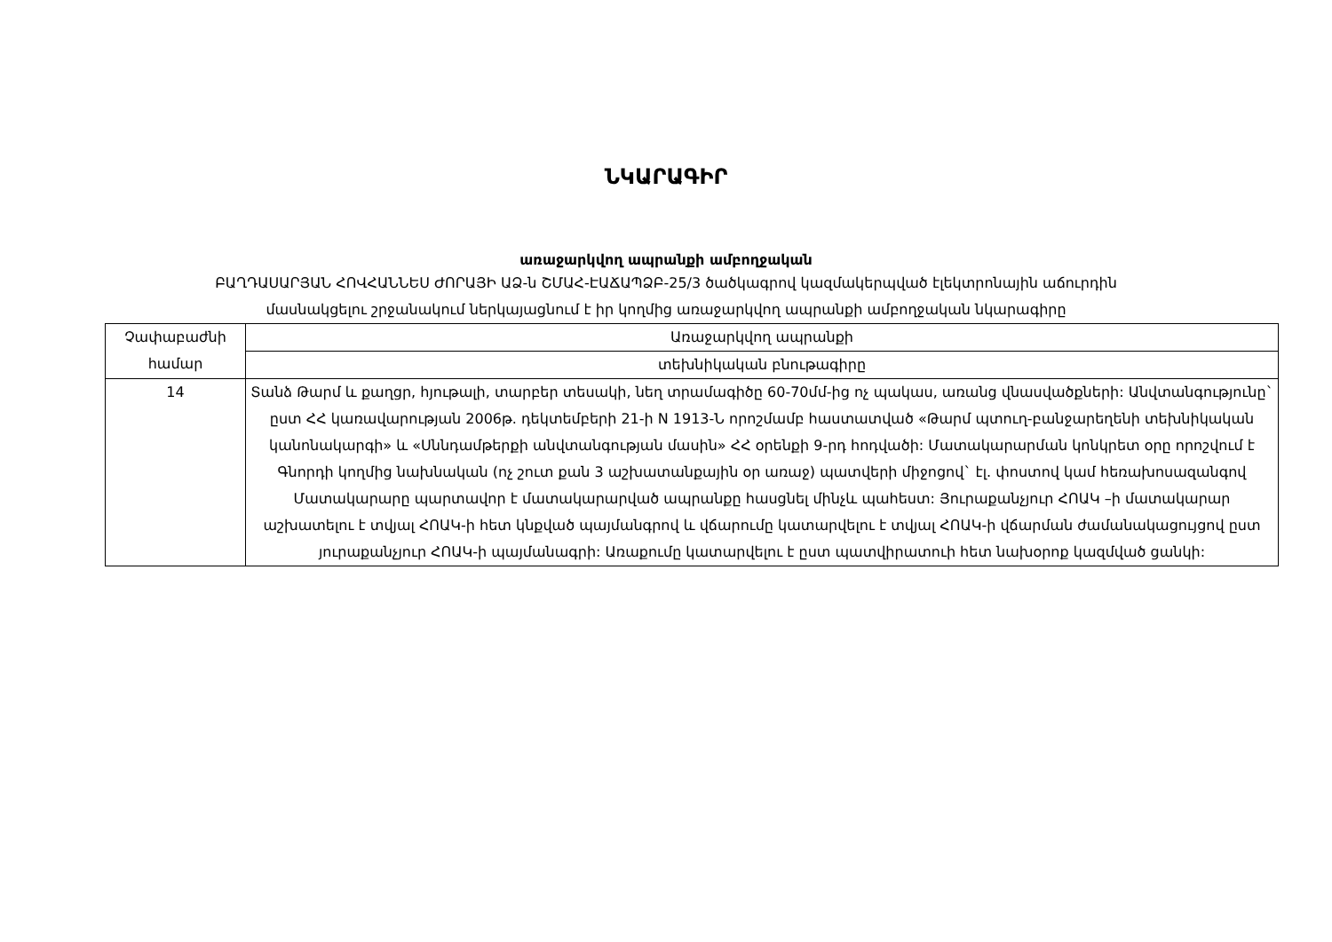ՆԿԱՐԱԳԻՐ
առաջարկվող ապրանքի ամբողջական
ԲԱՂԴԱՍԱՐՅԱՆ ՀՈՎՀԱՆՆԵՍ ԺՈՐԱՅԻ ԱՁ-ն ՇՄԱՀ-ԷԱՃԱՊՁԲ-25/3 ծածկագրով կազմակերպված էլեկտրոնային աճուրդին
մասնակցելու շրջանակում ներկայացնում է իր կողմից առաջարկվող ապրանքի ամբողջական նկարագիրը
| Չափաբաժնի համար | Առաջարկվող ապրանքի |
| | տեխնիկական բնութագիրը |
| 14 | Տանձ Թարմ և քաղցր, հյութալի, տարբեր տեսակի, նեղ տրամագիծը 60-70մմ-ից ոչ պակաս, առանց վնասվածքների: Անվտանգությունը` ըստ ՀՀ կառավարության 2006թ. դեկտեմբերի 21-ի N 1913-Ն որոշմամբ հաստատված «Թարմ պտուղ-բանջարեղենի տեխնիկական կանոնակարգի» և «Սննդամթերքի անվտանգության մասին» ՀՀ օրենքի 9-րդ հոդվածի: Մատակարարման կոնկրետ օրը որոշվում է Գնորդի կողմից նախնական (ոչ շուտ քան 3 աշխատանքային օր առաջ) պատվերի միջոցով` էլ. փոստով կամ հեռախոսազանգով Մատակարարը պարտավոր է մատակարարված ապրանքը հասցնել մինչև պահեստ: Յուրաքանչյուր ՀՈԱԿ –ի մատակարար աշխատելու է տվյալ ՀՈԱԿ-ի հետ կնքված պայմանգրով և վճարումը կատարվելու է տվյալ ՀՈԱԿ-ի վճարման ժամանակացույցով ըստ յուրաքանչյուր ՀՈԱԿ-ի պայմանագրի: Առաքումը կատարվելու է ըստ պատվիրատուի հետ նախօրոք կազմված ցանկի: |